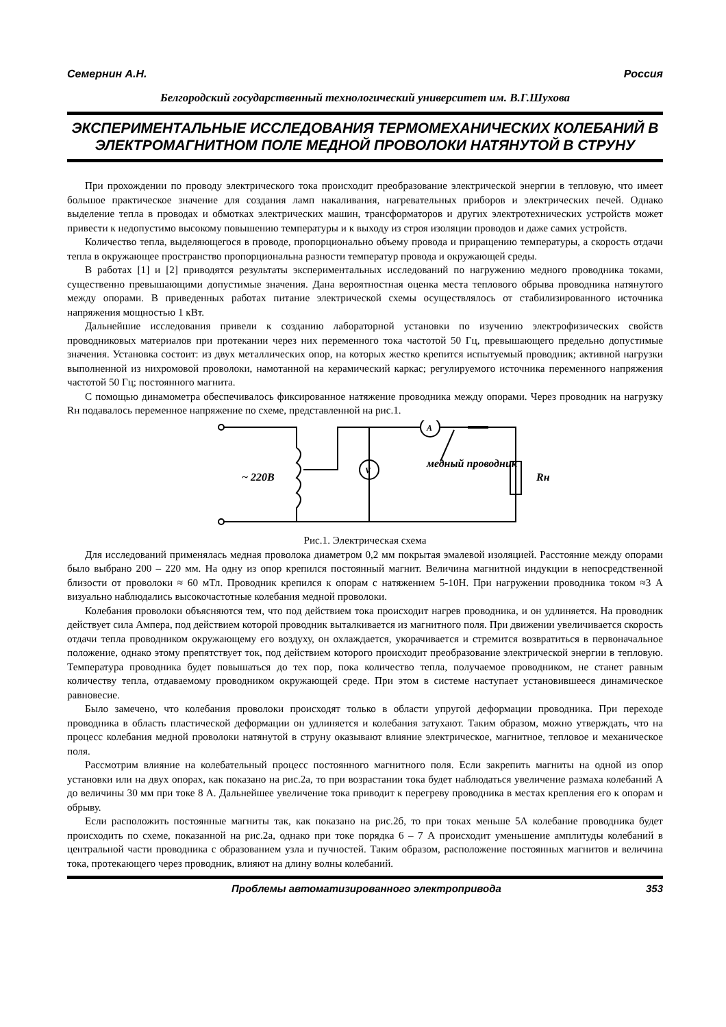Семернин А.Н. Россия
Белгородский государственный технологический университет им. В.Г.Шухова
ЭКСПЕРИМЕНТАЛЬНЫЕ ИССЛЕДОВАНИЯ ТЕРМОМЕХАНИЧЕСКИХ КОЛЕБАНИЙ В ЭЛЕКТРОМАГНИТНОМ ПОЛЕ МЕДНОЙ ПРОВОЛОКИ НАТЯНУТОЙ В СТРУНУ
При прохождении по проводу электрического тока происходит преобразование электрической энергии в тепловую, что имеет большое практическое значение для создания ламп накаливания, нагревательных приборов и электрических печей. Однако выделение тепла в проводах и обмотках электрических машин, трансформаторов и других электротехнических устройств может привести к недопустимо высокому повышению температуры и к выходу из строя изоляции проводов и даже самих устройств.
Количество тепла, выделяющегося в проводе, пропорционально объему провода и приращению температуры, а скорость отдачи тепла в окружающее пространство пропорциональна разности температур провода и окружающей среды.
В работах [1] и [2] приводятся результаты экспериментальных исследований по нагружению медного проводника токами, существенно превышающими допустимые значения. Дана вероятностная оценка места теплового обрыва проводника натянутого между опорами. В приведенных работах питание электрической схемы осуществлялось от стабилизированного источника напряжения мощностью 1 кВт.
Дальнейшие исследования привели к созданию лабораторной установки по изучению электрофизических свойств проводниковых материалов при протекании через них переменного тока частотой 50 Гц, превышающего предельно допустимые значения. Установка состоит: из двух металлических опор, на которых жестко крепится испытуемый проводник; активной нагрузки выполненной из нихромовой проволоки, намотанной на керамический каркас; регулируемого источника переменного напряжения частотой 50 Гц; постоянного магнита.
С помощью динамометра обеспечивалось фиксированное натяжение проводника между опорами. Через проводник на нагрузку Rн подавалось переменное напряжение по схеме, представленной на рис.1.
~ 220В
медный проводник
Rн
V
A
Рис.1. Электрическая схема
Для исследований применялась медная проволока диаметром 0,2 мм покрытая эмалевой изоляцией. Расстояние между опорами было выбрано 200 – 220 мм. На одну из опор крепился постоянный магнит. Величина магнитной индукции в непосредственной близости от проволоки ≈ 60 мТл. Проводник крепился к опорам с натяжением 5-10Н. При нагружении проводника током ≈3 А визуально наблюдались высокочастотные колебания медной проволоки.
Колебания проволоки объясняются тем, что под действием тока происходит нагрев проводника, и он удлиняется. На проводник действует сила Ампера, под действием которой проводник выталкивается из магнитного поля. При движении увеличивается скорость отдачи тепла проводником окружающему его воздуху, он охлаждается, укорачивается и стремится возвратиться в первоначальное положение, однако этому препятствует ток, под действием которого происходит преобразование электрической энергии в тепловую. Температура проводника будет повышаться до тех пор, пока количество тепла, получаемое проводником, не станет равным количеству тепла, отдаваемому проводником окружающей среде. При этом в системе наступает установившееся динамическое равновесие.
Было замечено, что колебания проволоки происходят только в области упругой деформации проводника. При переходе проводника в область пластической деформации он удлиняется и колебания затухают. Таким образом, можно утверждать, что на процесс колебания медной проволоки натянутой в струну оказывают влияние электрическое, магнитное, тепловое и механическое поля.
Рассмотрим влияние на колебательный процесс постоянного магнитного поля. Если закрепить магниты на одной из опор установки или на двух опорах, как показано на рис.2а, то при возрастании тока будет наблюдаться увеличение размаха колебаний А до величины 30 мм при токе 8 А. Дальнейшее увеличение тока приводит к перегреву проводника в местах крепления его к опорам и обрыву.
Если расположить постоянные магниты так, как показано на рис.2б, то при токах меньше 5А колебание проводника будет происходить по схеме, показанной на рис.2а, однако при токе порядка 6 – 7 А происходит уменьшение амплитуды колебаний в центральной части проводника с образованием узла и пучностей. Таким образом, расположение постоянных магнитов и величина тока, протекающего через проводник, влияют на длину волны колебаний.
Проблемы автоматизированного электропривода 353